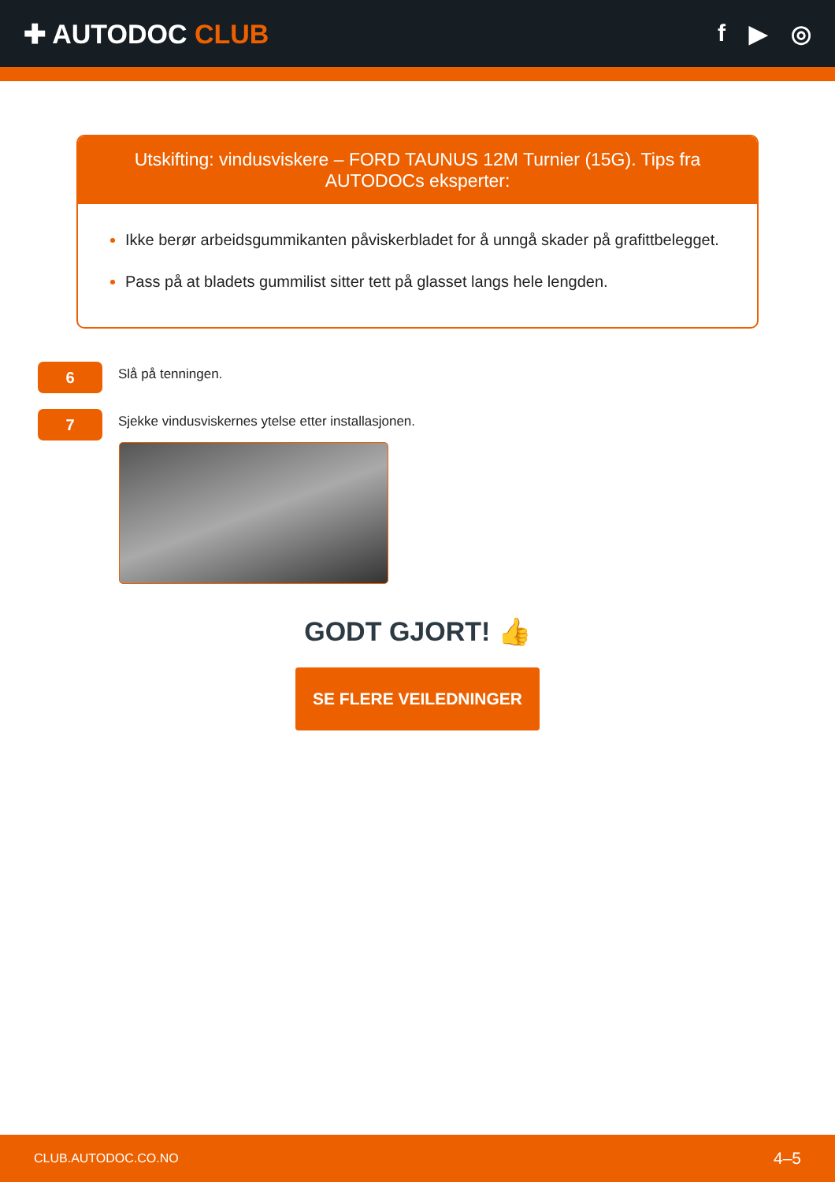✚ AUTODOC CLUB f ▶ ◎
Utskifting: vindusviskere – FORD TAUNUS 12M Turnier (15G). Tips fra AUTODOCs eksperter:
Ikke berør arbeidsgummikanten påviskerbladet for å unngå skader på grafittbelegget.
Pass på at bladets gummilist sitter tett på glasset langs hele lengden.
6
Slå på tenningen.
7
Sjekke vindusviskernes ytelse etter installasjonen.
GODT GJORT! 👍
SE FLERE VEILEDNINGER
CLUB.AUTODOC.CO.NO 4–5